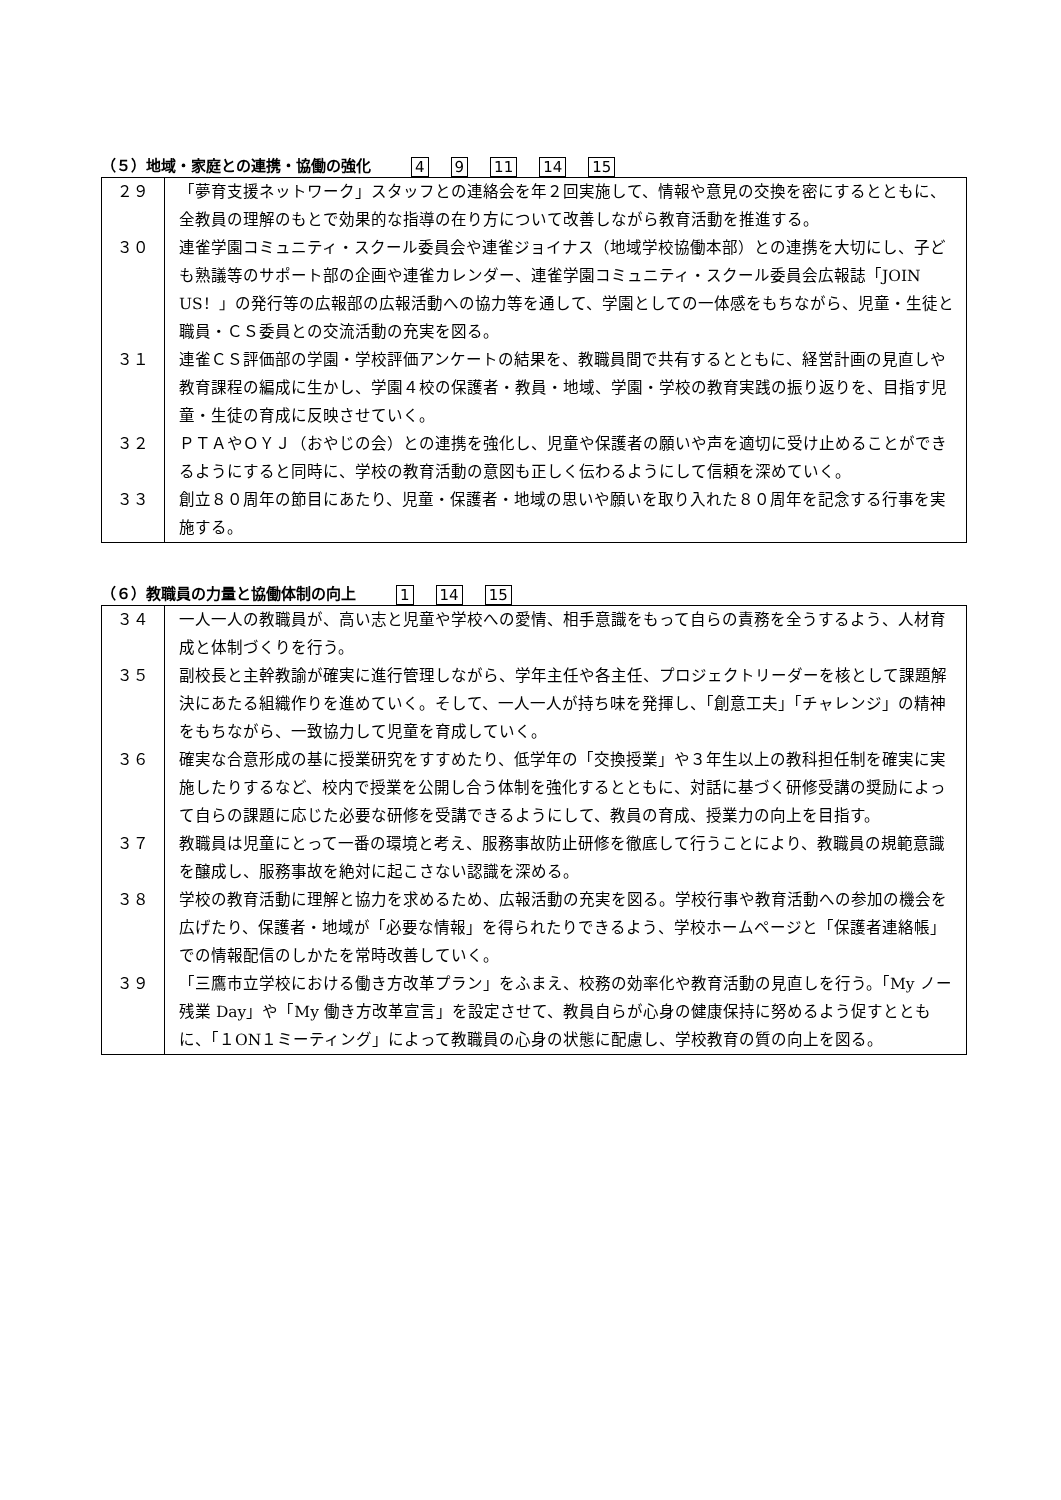（５）地域・家庭との連携・協働の強化 4 9 11 14 15
| ２９ | 「夢育支援ネットワーク」スタッフとの連絡会を年２回実施して、情報や意見の交換を密にするとともに、全教員の理解のもとで効果的な指導の在り方について改善しながら教育活動を推進する。 |
| ３０ | 連雀学園コミュニティ・スクール委員会や連雀ジョイナス（地域学校協働本部）との連携を大切にし、子ども熟議等のサポート部の企画や連雀カレンダー、連雀学園コミュニティ・スクール委員会広報誌「JOIN US！」の発行等の広報部の広報活動への協力等を通して、学園としての一体感をもちながら、児童・生徒と職員・ＣＳ委員との交流活動の充実を図る。 |
| ３１ | 連雀ＣＳ評価部の学園・学校評価アンケートの結果を、教職員間で共有するとともに、経営計画の見直しや教育課程の編成に生かし、学園４校の保護者・教員・地域、学園・学校の教育実践の振り返りを、目指す児童・生徒の育成に反映させていく。 |
| ３２ | ＰＴＡやＯＹＪ（おやじの会）との連携を強化し、児童や保護者の願いや声を適切に受け止めることができるようにすると同時に、学校の教育活動の意図も正しく伝わるようにして信頼を深めていく。 |
| ３３ | 創立８０周年の節目にあたり、児童・保護者・地域の思いや願いを取り入れた８０周年を記念する行事を実施する。 |
（６）教職員の力量と協働体制の向上 1 14 15
| ３４ | 一人一人の教職員が、高い志と児童や学校への愛情、相手意識をもって自らの責務を全うするよう、人材育成と体制づくりを行う。 |
| ３５ | 副校長と主幹教諭が確実に進行管理しながら、学年主任や各主任、プロジェクトリーダーを核として課題解決にあたる組織作りを進めていく。そして、一人一人が持ち味を発揮し、「創意工夫」「チャレンジ」の精神をもちながら、一致協力して児童を育成していく。 |
| ３６ | 確実な合意形成の基に授業研究をすすめたり、低学年の「交換授業」や３年生以上の教科担任制を確実に実施したりするなど、校内で授業を公開し合う体制を強化するとともに、対話に基づく研修受講の奨励によって自らの課題に応じた必要な研修を受講できるようにして、教員の育成、授業力の向上を目指す。 |
| ３７ | 教職員は児童にとって一番の環境と考え、服務事故防止研修を徹底して行うことにより、教職員の規範意識を醸成し、服務事故を絶対に起こさない認識を深める。 |
| ３８ | 学校の教育活動に理解と協力を求めるため、広報活動の充実を図る。学校行事や教育活動への参加の機会を広げたり、保護者・地域が「必要な情報」を得られたりできるよう、学校ホームページと「保護者連絡帳」での情報配信のしかたを常時改善していく。 |
| ３９ | 「三鷹市立学校における働き方改革プラン」をふまえ、校務の効率化や教育活動の見直しを行う。「My ノー残業 Day」や「My 働き方改革宣言」を設定させて、教員自らが心身の健康保持に努めるよう促すとともに、「１ON１ミーティング」によって教職員の心身の状態に配慮し、学校教育の質の向上を図る。 |